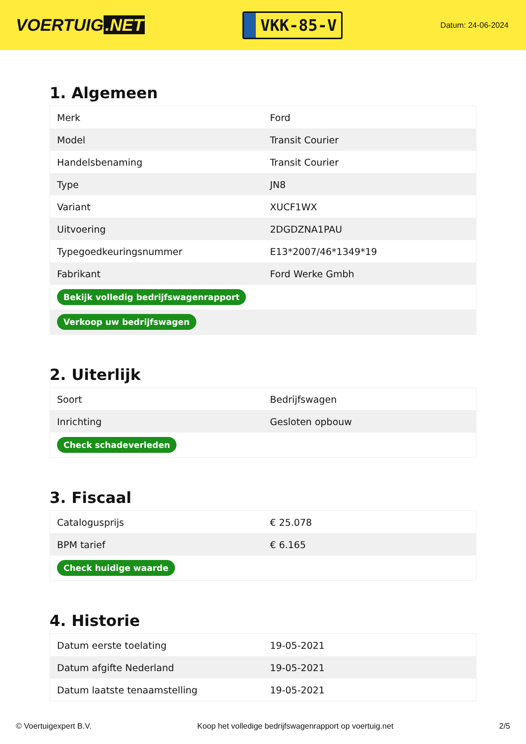VOERTUIG.NET
VKK-85-V
Datum: 24-06-2024
1. Algemeen
| Merk | Ford |
| Model | Transit Courier |
| Handelsbenaming | Transit Courier |
| Type | JN8 |
| Variant | XUCF1WX |
| Uitvoering | 2DGDZNA1PAU |
| Typegoedkeuringsnummer | E13*2007/46*1349*19 |
| Fabrikant | Ford Werke Gmbh |
| Bekijk volledig bedrijfswagenrapport | |
| Verkoop uw bedrijfswagen | |
2. Uiterlijk
| Soort | Bedrijfswagen |
| Inrichting | Gesloten opbouw |
| Check schadeverleden | |
3. Fiscaal
| Catalogusprijs | € 25.078 |
| BPM tarief | € 6.165 |
| Check huidige waarde | |
4. Historie
| Datum eerste toelating | 19-05-2021 |
| Datum afgifte Nederland | 19-05-2021 |
| Datum laatste tenaamstelling | 19-05-2021 |
© Voertuigexpert B.V. Koop het volledige bedrijfswagenrapport op voertuig.net 2/5